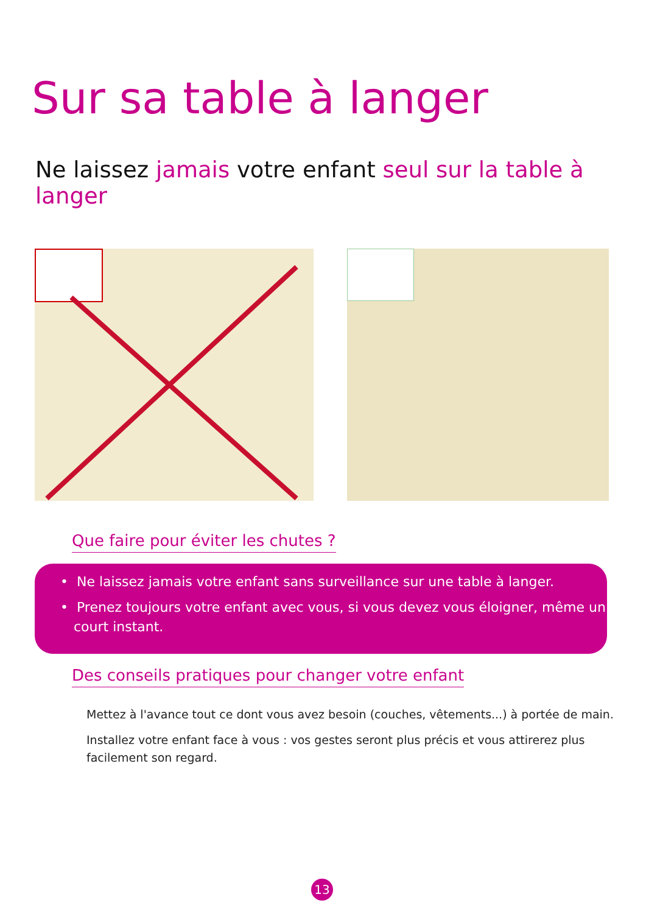Sur sa table à langer
Ne laissez jamais votre enfant seul sur la table à langer
Que faire pour éviter les chutes ?
• Ne laissez jamais votre enfant sans surveillance sur une table à langer.
• Prenez toujours votre enfant avec vous, si vous devez vous éloigner, même un court instant.
Des conseils pratiques pour changer votre enfant
Mettez à l'avance tout ce dont vous avez besoin (couches, vêtements...) à portée de main.
Installez votre enfant face à vous : vos gestes seront plus précis et vous attirerez plus facilement son regard.
13